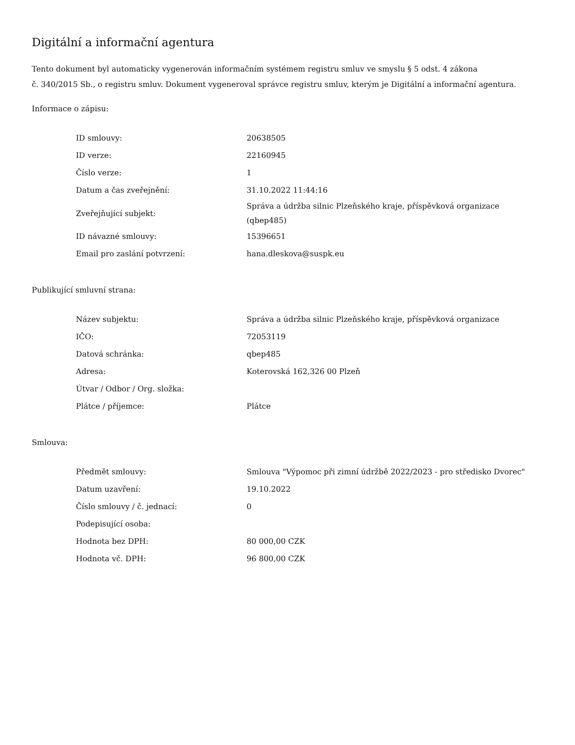Digitální a informační agentura
Tento dokument byl automaticky vygenerován informačním systémem registru smluv ve smyslu § 5 odst. 4 zákona
č. 340/2015 Sb., o registru smluv. Dokument vygeneroval správce registru smluv, kterým je Digitální a informační agentura.
Informace o zápisu:
| ID smlouvy: | 20638505 |
| ID verze: | 22160945 |
| Číslo verze: | 1 |
| Datum a čas zveřejnění: | 31.10.2022 11:44:16 |
| Zveřejňující subjekt: | Správa a údržba silnic Plzeňského kraje, příspěvková organizace (qbep485) |
| ID návazné smlouvy: | 15396651 |
| Email pro zaslání potvrzení: | hana.dleskova@suspk.eu |
Publikující smluvní strana:
| Název subjektu: | Správa a údržba silnic Plzeňského kraje, příspěvková organizace |
| IČO: | 72053119 |
| Datová schránka: | qbep485 |
| Adresa: | Koterovská 162,326 00 Plzeň |
| Útvar / Odbor / Org. složka: | |
| Plátce / příjemce: | Plátce |
Smlouva:
| Předmět smlouvy: | Smlouva "Výpomoc při zimní údržbě 2022/2023 - pro středisko Dvorec" |
| Datum uzavření: | 19.10.2022 |
| Číslo smlouvy / č. jednací: | 0 |
| Podepisující osoba: | |
| Hodnota bez DPH: | 80 000,00 CZK |
| Hodnota vč. DPH: | 96 800,00 CZK |